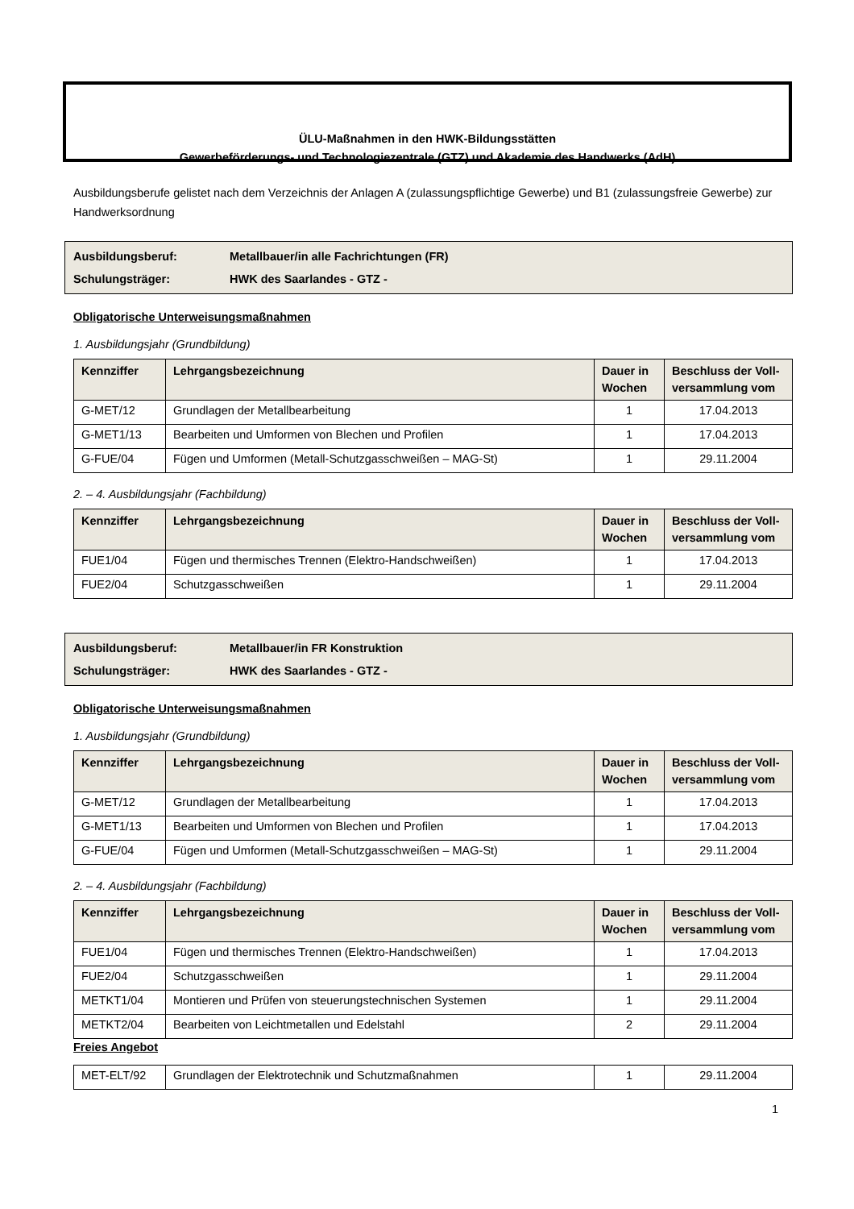ÜLU-Maßnahmen in den HWK-Bildungsstätten
Gewerbeförderungs- und Technologiezentrale (GTZ) und Akademie des Handwerks (AdH)
Ausbildungsberufe gelistet nach dem Verzeichnis der Anlagen A (zulassungspflichtige Gewerbe) und B1 (zulassungsfreie Gewerbe) zur Handwerksordnung
Ausbildungsberuf: Metallbauer/in alle Fachrichtungen (FR)
Schulungsträger: HWK des Saarlandes - GTZ -
Obligatorische Unterweisungsmaßnahmen
1. Ausbildungsjahr (Grundbildung)
| Kennziffer | Lehrgangsbezeichnung | Dauer in Wochen | Beschluss der Voll-versammlung vom |
| --- | --- | --- | --- |
| G-MET/12 | Grundlagen der Metallbearbeitung | 1 | 17.04.2013 |
| G-MET1/13 | Bearbeiten und Umformen von Blechen und Profilen | 1 | 17.04.2013 |
| G-FUE/04 | Fügen und Umformen (Metall-Schutzgasschweißen – MAG-St) | 1 | 29.11.2004 |
2. – 4. Ausbildungsjahr (Fachbildung)
| Kennziffer | Lehrgangsbezeichnung | Dauer in Wochen | Beschluss der Voll-versammlung vom |
| --- | --- | --- | --- |
| FUE1/04 | Fügen und thermisches Trennen (Elektro-Handschweißen) | 1 | 17.04.2013 |
| FUE2/04 | Schutzgasschweißen | 1 | 29.11.2004 |
Ausbildungsberuf: Metallbauer/in FR Konstruktion
Schulungsträger: HWK des Saarlandes - GTZ -
Obligatorische Unterweisungsmaßnahmen
1. Ausbildungsjahr (Grundbildung)
| Kennziffer | Lehrgangsbezeichnung | Dauer in Wochen | Beschluss der Voll-versammlung vom |
| --- | --- | --- | --- |
| G-MET/12 | Grundlagen der Metallbearbeitung | 1 | 17.04.2013 |
| G-MET1/13 | Bearbeiten und Umformen von Blechen und Profilen | 1 | 17.04.2013 |
| G-FUE/04 | Fügen und Umformen (Metall-Schutzgasschweißen – MAG-St) | 1 | 29.11.2004 |
2. – 4. Ausbildungsjahr (Fachbildung)
| Kennziffer | Lehrgangsbezeichnung | Dauer in Wochen | Beschluss der Voll-versammlung vom |
| --- | --- | --- | --- |
| FUE1/04 | Fügen und thermisches Trennen (Elektro-Handschweißen) | 1 | 17.04.2013 |
| FUE2/04 | Schutzgasschweißen | 1 | 29.11.2004 |
| METKT1/04 | Montieren und Prüfen von steuerungstechnischen Systemen | 1 | 29.11.2004 |
| METKT2/04 | Bearbeiten von Leichtmetallen und Edelstahl | 2 | 29.11.2004 |
Freies Angebot
| MET-ELT/92 | Grundlagen der Elektrotechnik und Schutzmaßnahmen | 1 | 29.11.2004 |
1